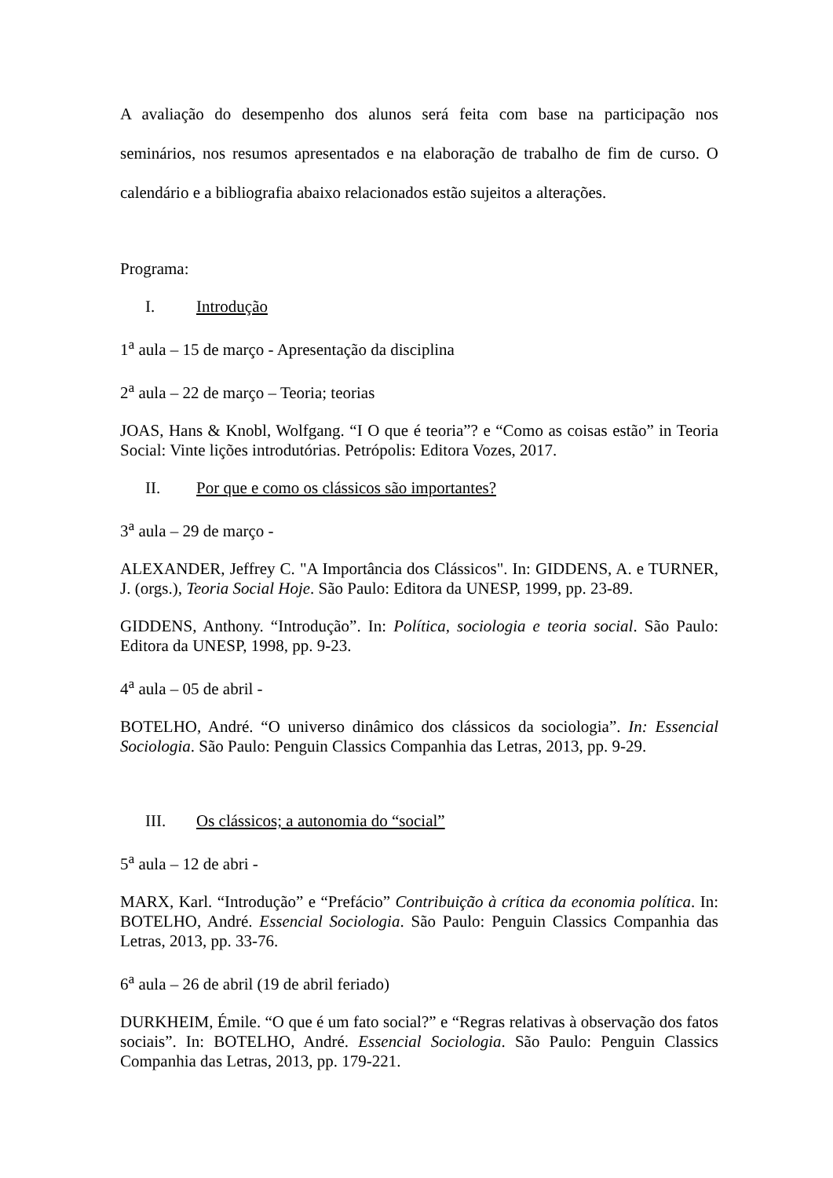A avaliação do desempenho dos alunos será feita com base na participação nos seminários, nos resumos apresentados e na elaboração de trabalho de fim de curso. O calendário e a bibliografia abaixo relacionados estão sujeitos a alterações.
Programa:
I. Introdução
1<sup>a</sup> aula – 15 de março - Apresentação da disciplina
2<sup>a</sup> aula – 22 de março – Teoria; teorias
JOAS, Hans & Knobl, Wolfgang. “I O que é teoria”? e “Como as coisas estão” in Teoria Social: Vinte lições introdutórias. Petrópolis: Editora Vozes, 2017.
II. Por que e como os clássicos são importantes?
3<sup>a</sup> aula – 29 de março -
ALEXANDER, Jeffrey C. "A Importância dos Clássicos". In: GIDDENS, A. e TURNER, J. (orgs.), Teoria Social Hoje. São Paulo: Editora da UNESP, 1999, pp. 23-89.
GIDDENS, Anthony. “Introdução”. In: Política, sociologia e teoria social. São Paulo: Editora da UNESP, 1998, pp. 9-23.
4<sup>a</sup> aula – 05 de abril -
BOTELHO, André. “O universo dinâmico dos clássicos da sociologia”. In: Essencial Sociologia. São Paulo: Penguin Classics Companhia das Letras, 2013, pp. 9-29.
III. Os clássicos; a autonomia do “social”
5<sup>a</sup> aula – 12 de abri -
MARX, Karl. “Introdução” e “Prefácio” Contribuição à crítica da economia política. In: BOTELHO, André. Essencial Sociologia. São Paulo: Penguin Classics Companhia das Letras, 2013, pp. 33-76.
6<sup>a</sup> aula – 26 de abril (19 de abril feriado)
DURKHEIM, Émile. “O que é um fato social?” e “Regras relativas à observação dos fatos sociais”. In: BOTELHO, André. Essencial Sociologia. São Paulo: Penguin Classics Companhia das Letras, 2013, pp. 179-221.